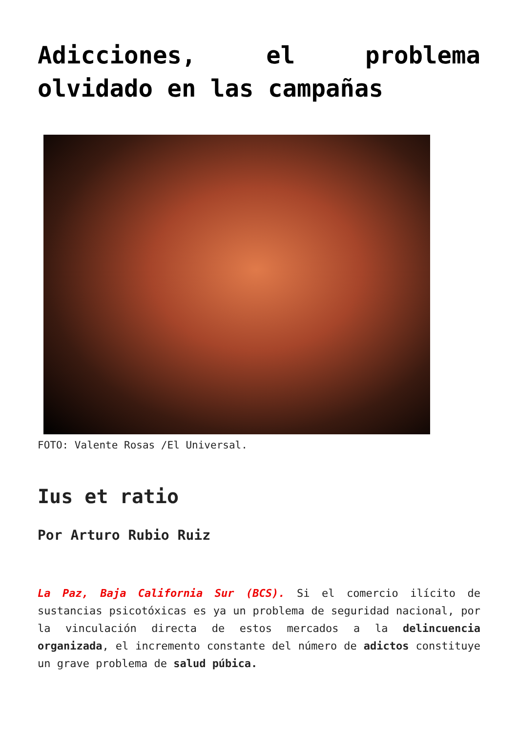Adicciones, el problema olvidado en las campañas
FOTO: Valente Rosas /El Universal.
Ius et ratio
Por Arturo Rubio Ruiz
La Paz, Baja California Sur (BCS). Si el comercio ilícito de sustancias psicotóxicas es ya un problema de seguridad nacional, por la vinculación directa de estos mercados a la delincuencia organizada, el incremento constante del número de adictos constituye un grave problema de salud púbica.